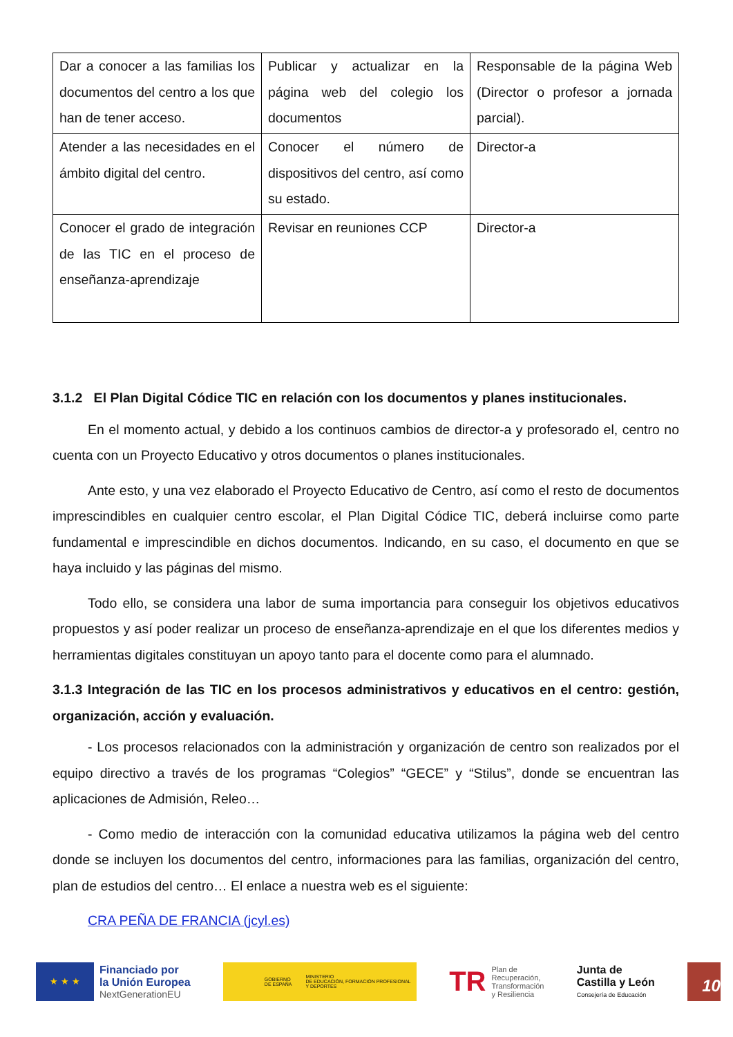| Dar a conocer a las familias los documentos del centro a los que han de tener acceso. | Publicar y actualizar en la página web del colegio los documentos | Responsable de la página Web (Director o profesor a jornada parcial). |
| Atender a las necesidades en el ámbito digital del centro. | Conocer el número de dispositivos del centro, así como su estado. | Director-a |
| Conocer el grado de integración de las TIC en el proceso de enseñanza-aprendizaje | Revisar en reuniones CCP | Director-a |
3.1.2 El Plan Digital Códice TIC en relación con los documentos y planes institucionales.
En el momento actual, y debido a los continuos cambios de director-a y profesorado el, centro no cuenta con un Proyecto Educativo y otros documentos o planes institucionales.
Ante esto, y una vez elaborado el Proyecto Educativo de Centro, así como el resto de documentos imprescindibles en cualquier centro escolar, el Plan Digital Códice TIC, deberá incluirse como parte fundamental e imprescindible en dichos documentos. Indicando, en su caso, el documento en que se haya incluido y las páginas del mismo.
Todo ello, se considera una labor de suma importancia para conseguir los objetivos educativos propuestos y así poder realizar un proceso de enseñanza-aprendizaje en el que los diferentes medios y herramientas digitales constituyan un apoyo tanto para el docente como para el alumnado.
3.1.3 Integración de las TIC en los procesos administrativos y educativos en el centro: gestión, organización, acción y evaluación.
- Los procesos relacionados con la administración y organización de centro son realizados por el equipo directivo a través de los programas “Colegios” “GECE” y “Stilus”, donde se encuentran las aplicaciones de Admisión, Releo…
- Como medio de interacción con la comunidad educativa utilizamos la página web del centro donde se incluyen los documentos del centro, informaciones para las familias, organización del centro, plan de estudios del centro… El enlace a nuestra web es el siguiente:
CRA PEÑA DE FRANCIA (jcyl.es)
★ ★ ★
Financiado por
la Unión Europea
NextGenerationEU
GOBIERNO
DE ESPAÑA MINISTERIO
DE EDUCACIÓN, FORMACIÓN PROFESIONAL
Y DEPORTES
TR Plan de
Recuperación,
Transformación
y Resiliencia
Junta de
Castilla y León
Consejería de Educación
10